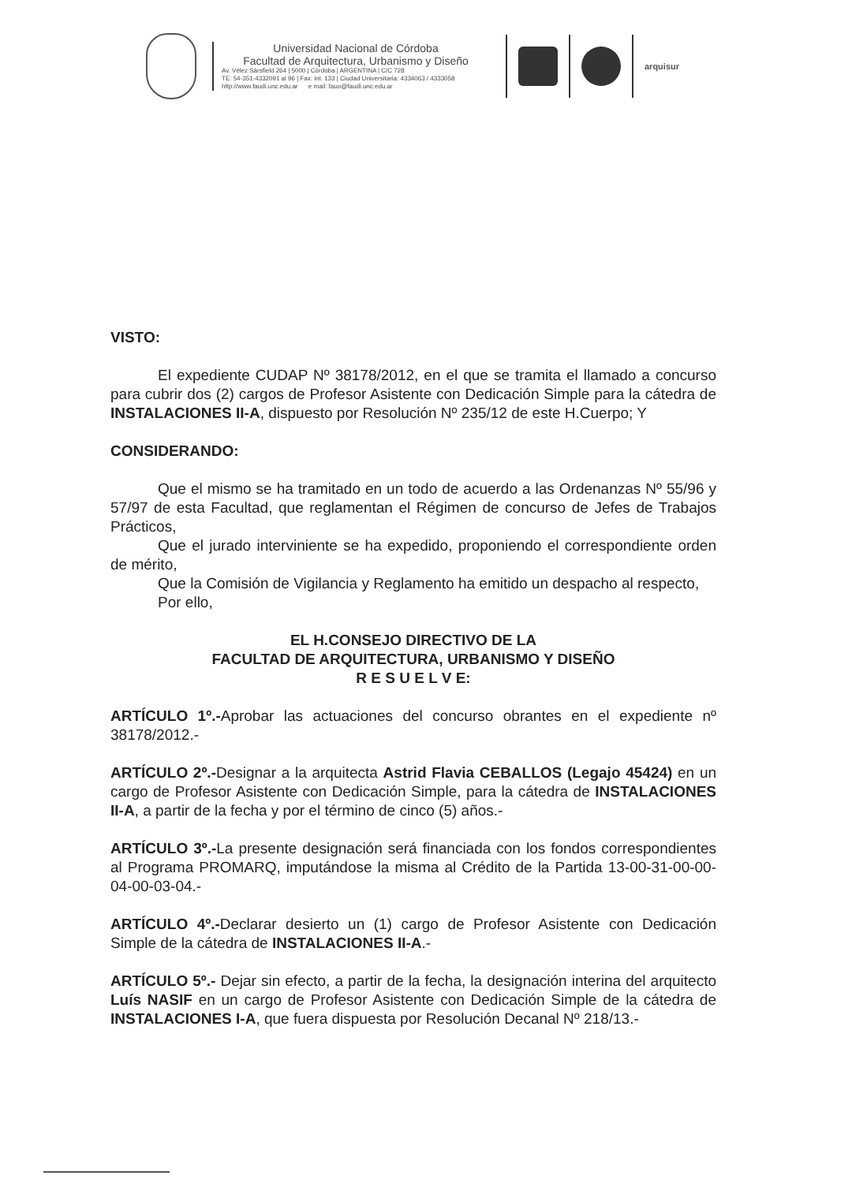Universidad Nacional de Córdoba
Facultad de Arquitectura, Urbanismo y Diseño
Av. Vélez Sársfield 264 | 5000 | Córdoba | ARGENTINA | C/C 728
TE: 54-351-4332091 al 96 | Fax: int. 133 | Ciudad Universitaria: 4334063 / 4333058
http://www.faudi.unc.edu.ar e mail: fauo@faudi.unc.edu.ar
arquisur
VISTO:
El expediente CUDAP Nº 38178/2012, en el que se tramita el llamado a concurso para cubrir dos (2) cargos de Profesor Asistente con Dedicación Simple para la cátedra de INSTALACIONES II-A, dispuesto por Resolución Nº 235/12 de este H.Cuerpo; Y
CONSIDERANDO:
Que el mismo se ha tramitado en un todo de acuerdo a las Ordenanzas Nº 55/96 y 57/97 de esta Facultad, que reglamentan el Régimen de concurso de Jefes de Trabajos Prácticos,
Que el jurado interviniente se ha expedido, proponiendo el correspondiente orden de mérito,
Que la Comisión de Vigilancia y Reglamento ha emitido un despacho al respecto,
Por ello,
EL H.CONSEJO DIRECTIVO DE LA
FACULTAD DE ARQUITECTURA, URBANISMO Y DISEÑO
R E S U E L V E:
ARTÍCULO 1º.-Aprobar las actuaciones del concurso obrantes en el expediente nº 38178/2012.-
ARTÍCULO 2º.-Designar a la arquitecta Astrid Flavia CEBALLOS (Legajo 45424) en un cargo de Profesor Asistente con Dedicación Simple, para la cátedra de INSTALACIONES II-A, a partir de la fecha y por el término de cinco (5) años.-
ARTÍCULO 3º.-La presente designación será financiada con los fondos correspondientes al Programa PROMARQ, imputándose la misma al Crédito de la Partida 13-00-31-00-00-04-00-03-04.-
ARTÍCULO 4º.-Declarar desierto un (1) cargo de Profesor Asistente con Dedicación Simple de la cátedra de INSTALACIONES II-A.-
ARTÍCULO 5º.- Dejar sin efecto, a partir de la fecha, la designación interina del arquitecto Luís NASIF en un cargo de Profesor Asistente con Dedicación Simple de la cátedra de INSTALACIONES I-A, que fuera dispuesta por Resolución Decanal Nº 218/13.-